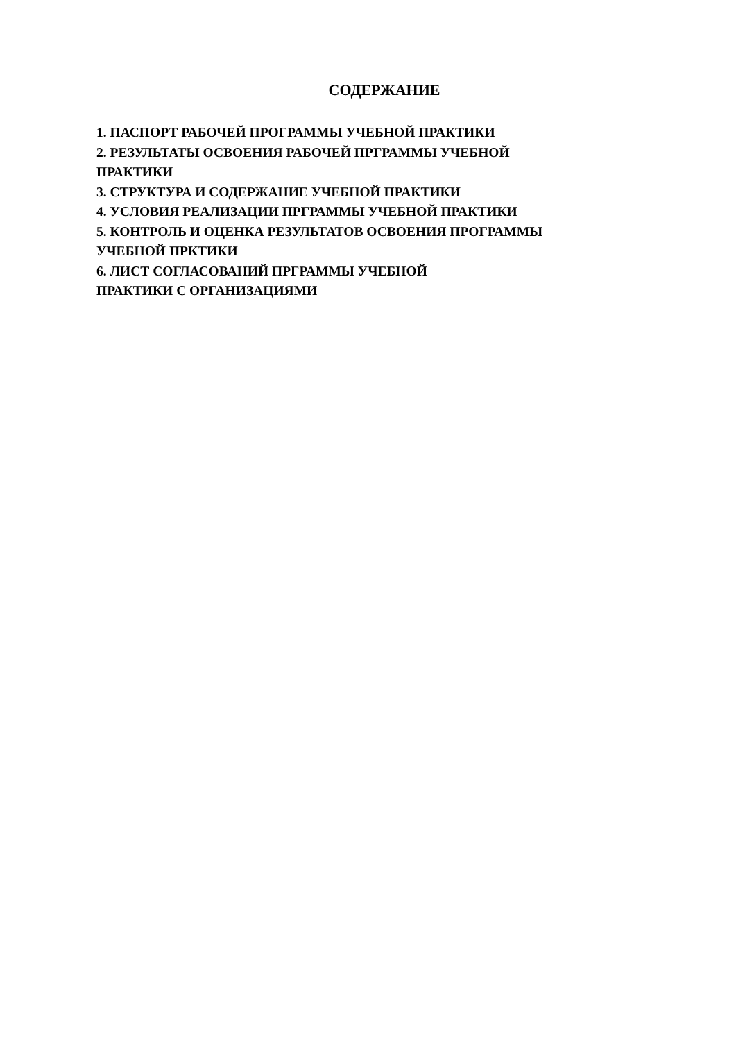СОДЕРЖАНИЕ
1. ПАСПОРТ РАБОЧЕЙ ПРОГРАММЫ УЧЕБНОЙ ПРАКТИКИ
2. РЕЗУЛЬТАТЫ ОСВОЕНИЯ РАБОЧЕЙ ПРГРАММЫ УЧЕБНОЙ
ПРАКТИКИ
3. СТРУКТУРА И СОДЕРЖАНИЕ УЧЕБНОЙ ПРАКТИКИ
4. УСЛОВИЯ РЕАЛИЗАЦИИ ПРГРАММЫ УЧЕБНОЙ ПРАКТИКИ
5. КОНТРОЛЬ И ОЦЕНКА РЕЗУЛЬТАТОВ ОСВОЕНИЯ ПРОГРАММЫ
УЧЕБНОЙ ПРКТИКИ
6. ЛИСТ СОГЛАСОВАНИЙ ПРГРАММЫ УЧЕБНОЙ
ПРАКТИКИ С ОРГАНИЗАЦИЯМИ